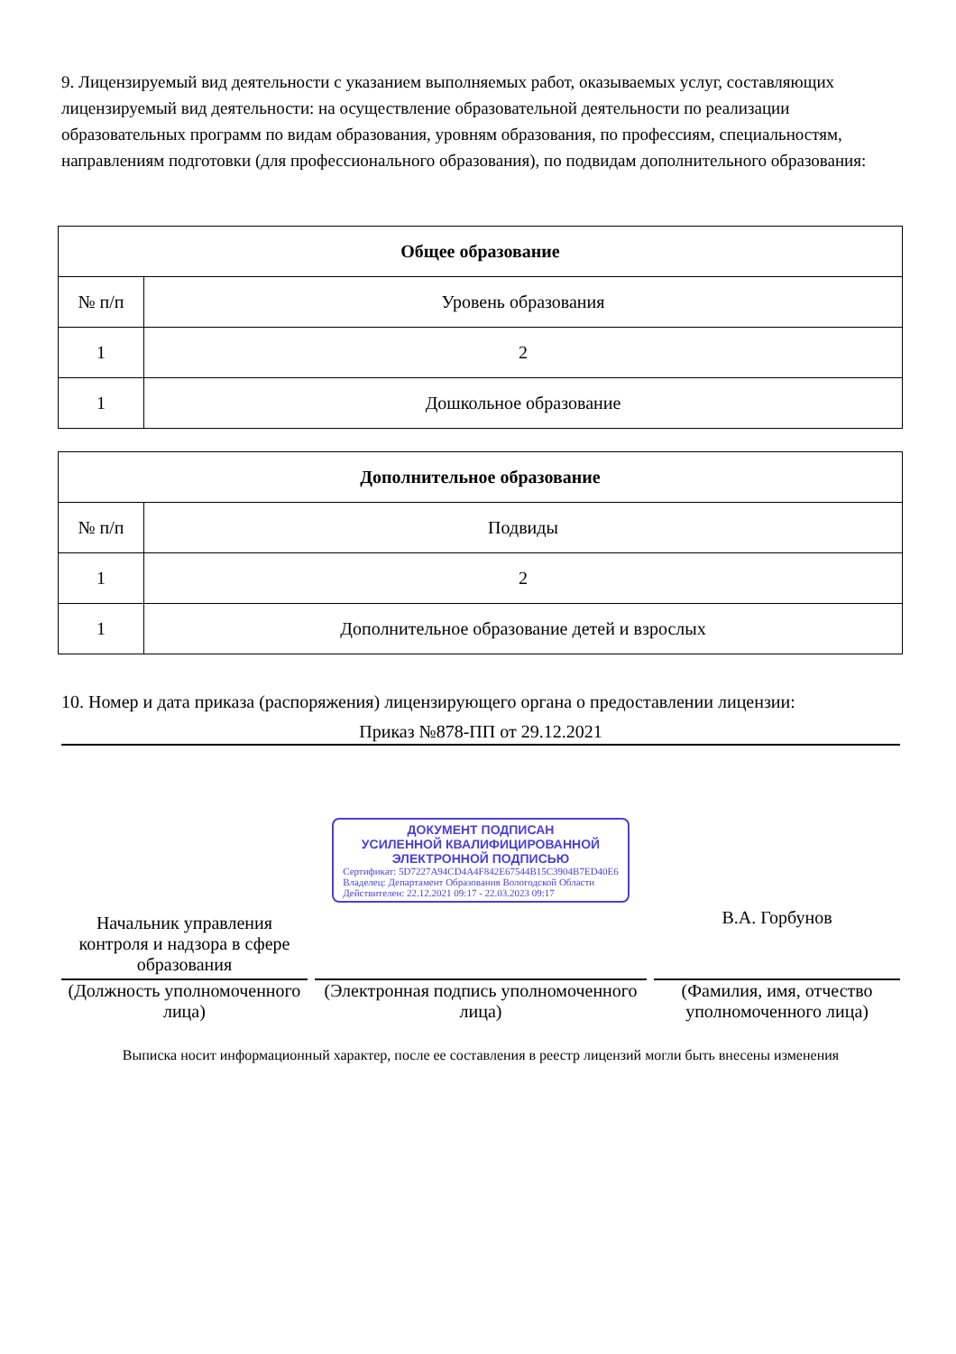9. Лицензируемый вид деятельности с указанием выполняемых работ, оказываемых услуг, составляющих лицензируемый вид деятельности: на осуществление образовательной деятельности по реализации образовательных программ по видам образования, уровням образования, по профессиям, специальностям, направлениям подготовки (для профессионального образования), по подвидам дополнительного образования:
| Общее образование | |
| --- | --- |
| № п/п | Уровень образования |
| 1 | 2 |
| 1 | Дошкольное образование |
| Дополнительное образование | |
| --- | --- |
| № п/п | Подвиды |
| 1 | 2 |
| 1 | Дополнительное образование детей и взрослых |
10. Номер и дата приказа (распоряжения) лицензирующего органа о предоставлении лицензии:
Приказ №878-ПП от 29.12.2021
Начальник управления контроля и надзора в сфере образования
(Должность уполномоченного лица)
ДОКУМЕНТ ПОДПИСАН
УСИЛЕННОЙ КВАЛИФИЦИРОВАННОЙ
ЭЛЕКТРОННОЙ ПОДПИСЬЮ
Сертификат: 5D7227A94CD4A4F842E67544B15C3904B7ED40E6
Владелец: Департамент Образования Вологодской Области
Действителен: 22.12.2021 09:17 - 22.03.2023 09:17
(Электронная подпись уполномоченного лица)
В.А. Горбунов
(Фамилия, имя, отчество уполномоченного лица)
Выписка носит информационный характер, после ее составления в реестр лицензий могли быть внесены изменения